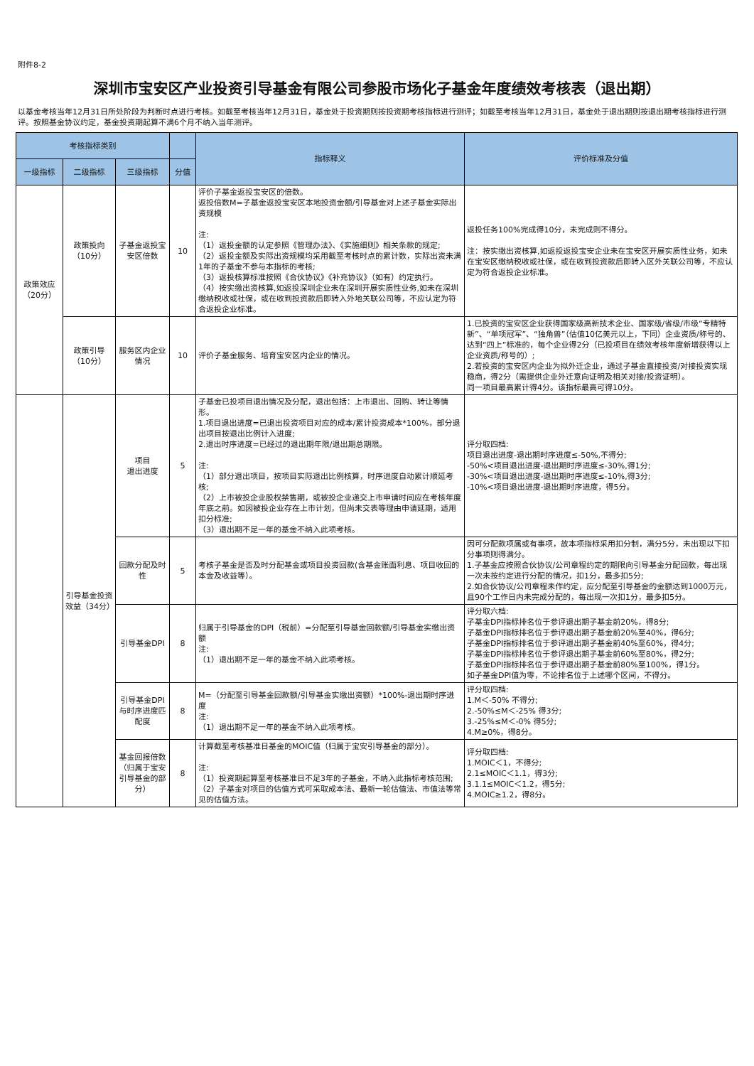附件8-2
深圳市宝安区产业投资引导基金有限公司参股市场化子基金年度绩效考核表（退出期）
以基金考核当年12月31日所处阶段为判断时点进行考核。如截至考核当年12月31日，基金处于投资期则按投资期考核指标进行测评；如截至考核当年12月31日，基金处于退出期则按退出期考核指标进行测评。按照基金协议约定，基金投资期起算不满6个月不纳入当年测评。
| 考核指标类别 | | | | 指标释义 | 评价标准及分值 |
| --- | --- | --- | --- | --- | --- |
| 一级指标 | 二级指标 | 三级指标 | 分值 | | |
| 政策效应（20分） | 政策投向（10分） | 子基金返投宝安区倍数 | 10 | 评价子基金返投宝安区的倍数。 返投倍数M=子基金返投宝安区本地投资金额/引导基金对上述子基金实际出资规模 注: （1）返投金额的认定参照《管理办法》、《实施细则》相关条款的规定; （2）返投金额及实际出资规模均采用截至考核时点的累计数，实际出资未满1年的子基金不参与本指标的考核; （3）返投核算标准按照《合伙协议》《补充协议》（如有）约定执行。 （4）按实缴出资核算,如返投深圳企业未在深圳开展实质性业务,如未在深圳缴纳税收或社保，或在收到投资款后即转入外地关联公司等，不应认定为符合返投企业标准。 | 返投任务100%完成得10分，未完成则不得分。 注：按实缴出资核算,如返投返投宝安企业未在宝安区开展实质性业务，如未在宝安区缴纳税收或社保，或在收到投资款后即转入区外关联公司等，不应认定为符合返投企业标准。 |
| | 政策引导（10分） | 服务区内企业情况 | 10 | 评价子基金服务、培育宝安区内企业的情况。 | 1.已投资的宝安区企业获得国家级高新技术企业、国家级/省级/市级“专精特新”、“单项冠军”、“独角兽”（估值10亿美元以上，下同）企业资质/称号的、达到“四上”标准的，每个企业得2分（已投项目在绩效考核年度新增获得以上企业资质/称号的）; 2.若投资的宝安区内企业为拟外迁企业，通过子基金直接投资/对接投资实现稳商，得2分（需提供企业外迁意向证明及相关对接/投资证明）。 同一项目最高累计得4分。该指标最高可得10分。 |
| | 引导基金投资效益（34分） | 项目 退出进度 | 5 | 子基金已投项目退出情况及分配，退出包括：上市退出、回购、转让等情形。 1.项目退出进度=已退出投资项目对应的成本/累计投资成本*100%，部分退出项目按退出比例计入进度; 2.退出时序进度=已经过的退出期年限/退出期总期限。 注: （1）部分退出项目，按项目实际退出比例核算，时序进度自动累计顺延考核; （2）上市被投企业股权禁售期，或被投企业递交上市申请时间应在考核年度年底之前。如因被投企业存在上市计划，但尚未交表等理由申请延期，适用扣分标准; （3）退出期不足一年的基金不纳入此项考核。 | 评分取四档: 项目退出进度-退出期时序进度≤-50%,不得分; -50%<项目退出进度-退出期时序进度≤-30%,得1分; -30%<项目退出进度-退出期时序进度≤-10%,得3分; -10%<项目退出进度-退出期时序进度，得5分。 |
| | | 回款分配及时性 | 5 | 考核子基金是否及时分配基金或项目投资回款(含基金账面利息、项目收回的本金及收益等）。 | 因可分配款项属或有事项，故本项指标采用扣分制，满分5分，未出现以下扣分事项则得满分。 1.子基金应按照合伙协议/公司章程约定的期限向引导基金分配回款，每出现一次未按约定进行分配的情况，扣1分，最多扣5分; 2.如合伙协议/公司章程未作约定，应分配至引导基金的金额达到1000万元，且90个工作日内未完成分配的，每出现一次扣1分，最多扣5分。 |
| | | 引导基金DPI | 8 | 归属于引导基金的DPI（税前）=分配至引导基金回款额/引导基金实缴出资额 注: （1）退出期不足一年的基金不纳入此项考核。 | 评分取六档: 子基金DPI指标排名位于参评退出期子基金前20%，得8分; 子基金DPI指标排名位于参评退出期子基金前20%至40%，得6分; 子基金DPI指标排名位于参评退出期子基金前40%至60%，得4分; 子基金DPI指标排名位于参评退出期子基金前60%至80%，得2分; 子基金DPI指标排名位于参评退出期子基金前80%至100%，得1分。 如子基金DPI值为零，不论排名位于上述哪个区间，不得分。 |
| | | 引导基金DPI与时序进度匹配度 | 8 | M=（分配至引导基金回款额/引导基金实缴出资额）*100%-退出期时序进度 注: （1）退出期不足一年的基金不纳入此项考核。 | 评分取四档: 1.M＜-50% 不得分; 2.-50%≤M＜-25% 得3分; 3.-25%≤M＜-0% 得5分; 4.M≥0%，得8分。 |
| | | 基金回报倍数（归属于宝安引导基金的部分） | 8 | 计算截至考核基准日基金的MOIC值（归属于宝安引导基金的部分）。 注: （1）投资期起算至考核基准日不足3年的子基金，不纳入此指标考核范围; （2）子基金对项目的估值方式可采取成本法、最新一轮估值法、市值法等常见的估值方法。 | 评分取四档: 1.MOIC＜1，不得分; 2.1≤MOIC＜1.1，得3分; 3.1.1≤MOIC＜1.2，得5分; 4.MOIC≥1.2，得8分。 |